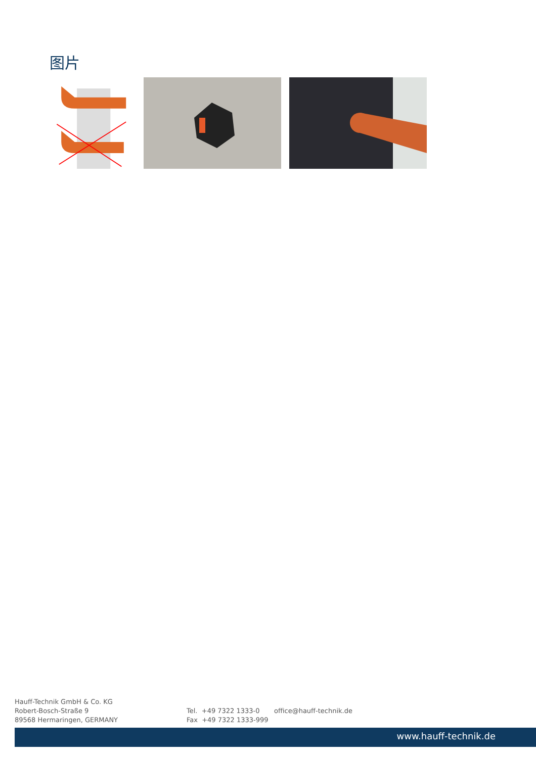图片
Hauff-Technik GmbH & Co. KG
Robert-Bosch-Straße 9
89568 Hermaringen, GERMANY
Tel. +49 7322 1333-0
Fax +49 7322 1333-999
office@hauff-technik.de
www.hauff-technik.de